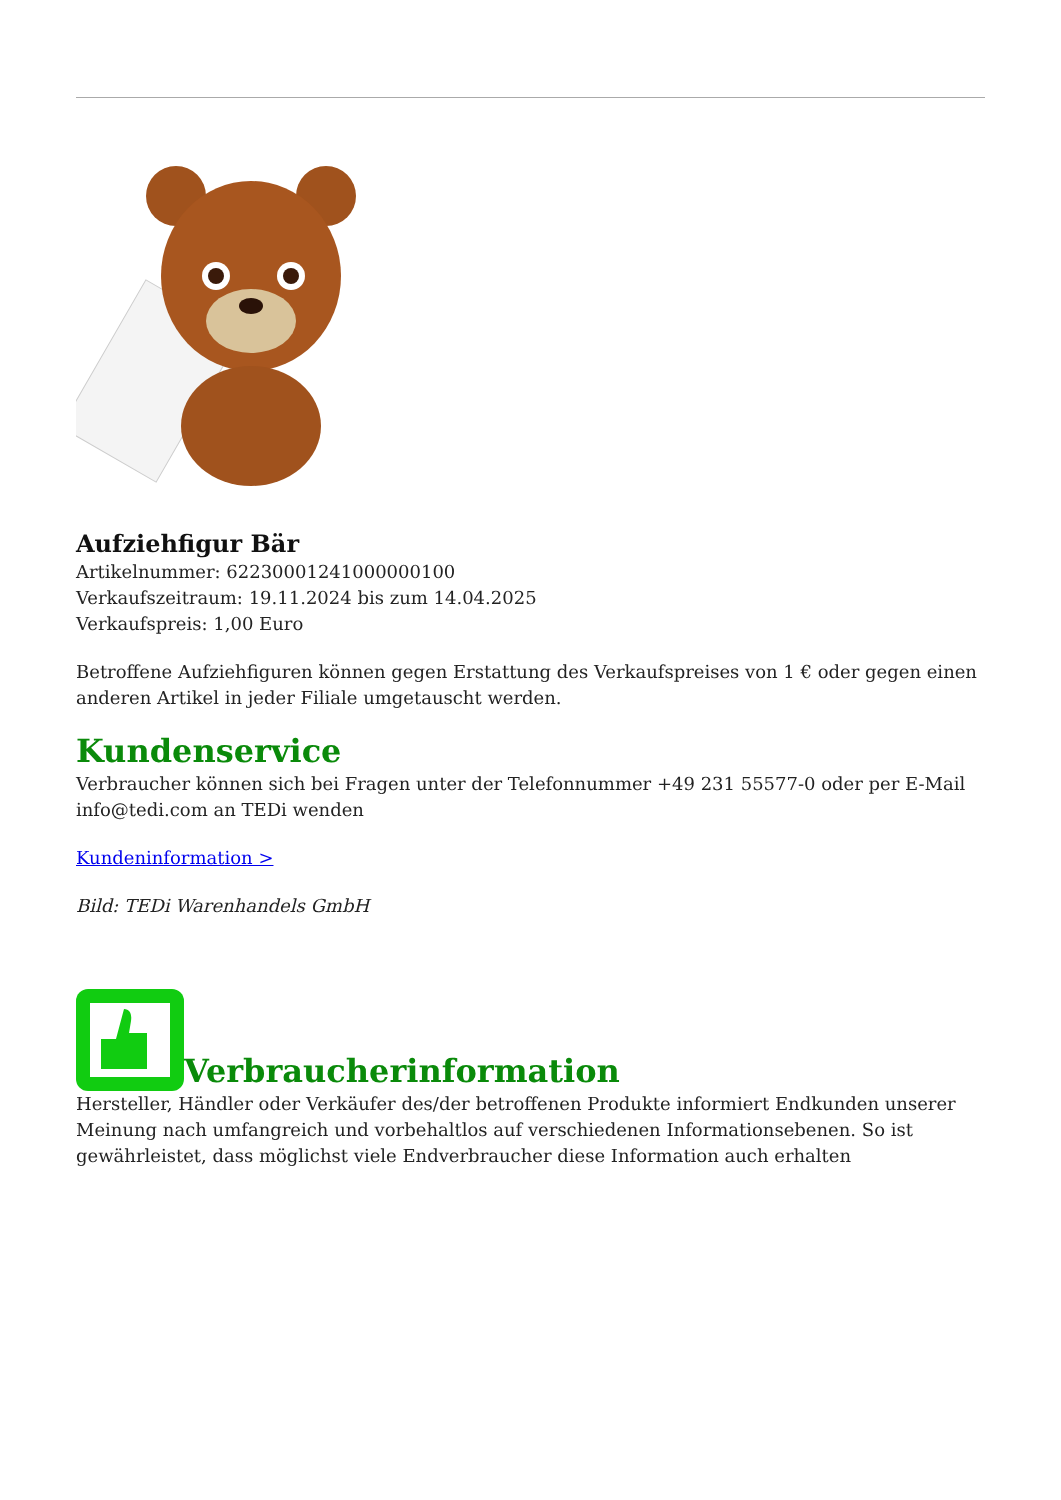Aufziehfigur Bär
Artikelnummer: 6223000124100000010​0
Verkaufszeitraum: 19.11.2024 bis zum 14.04.2025
Verkaufspreis: 1,00 Euro
Betroffene Aufziehfiguren können gegen Erstattung des Verkaufspreises von 1 € oder gegen einen anderen Artikel in jeder Filiale umgetauscht werden.
Kundenservice
Verbraucher können sich bei Fragen unter der Telefonnummer +49 231 55577-0 oder per E-Mail info@tedi.com an TEDi wenden
Kundeninformation >
Bild: TEDi Warenhandels GmbH
Verbraucherinformation
Hersteller, Händler oder Verkäufer des/der betroffenen Produkte informiert Endkunden unserer Meinung nach umfangreich und vorbehaltlos auf verschiedenen Informationsebenen. So ist gewährleistet, dass möglichst viele Endverbraucher diese Information auch erhalten